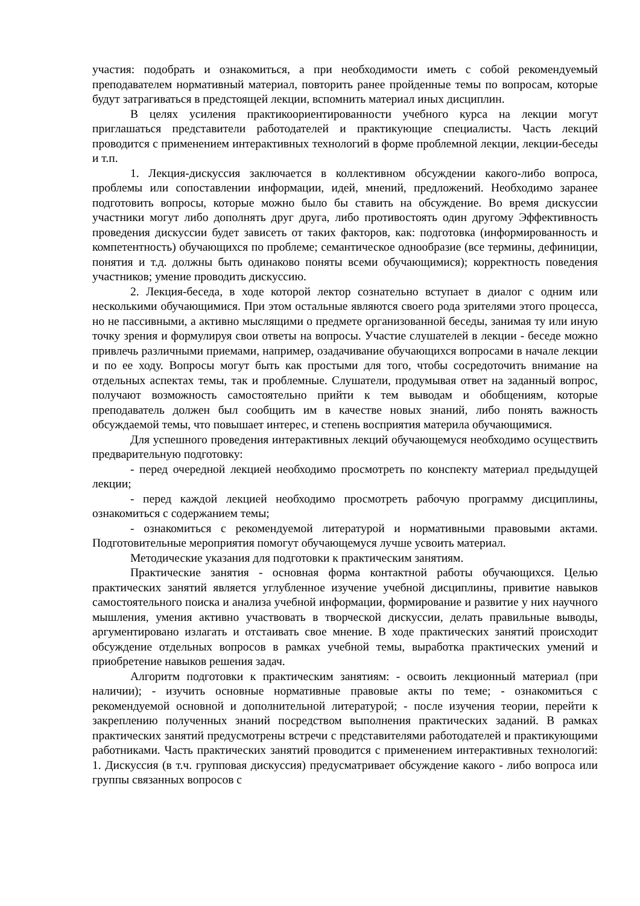участия: подобрать и ознакомиться, а при необходимости иметь с собой рекомендуемый преподавателем нормативный материал, повторить ранее пройденные темы по вопросам, которые будут затрагиваться в предстоящей лекции, вспомнить материал иных дисциплин.
В целях усиления практикоориентированности учебного курса на лекции могут приглашаться представители работодателей и практикующие специалисты. Часть лекций проводится с применением интерактивных технологий в форме проблемной лекции, лекции-беседы и т.п.
1. Лекция-дискуссия заключается в коллективном обсуждении какого-либо вопроса, проблемы или сопоставлении информации, идей, мнений, предложений. Необходимо заранее подготовить вопросы, которые можно было бы ставить на обсуждение. Во время дискуссии участники могут либо дополнять друг друга, либо противостоять один другому Эффективность проведения дискуссии будет зависеть от таких факторов, как: подготовка (информированность и компетентность) обучающихся по проблеме; семантическое однообразие (все термины, дефиниции, понятия и т.д. должны быть одинаково поняты всеми обучающимися); корректность поведения участников; умение проводить дискуссию.
2. Лекция-беседа, в ходе которой лектор сознательно вступает в диалог с одним или несколькими обучающимися. При этом остальные являются своего рода зрителями этого процесса, но не пассивными, а активно мыслящими о предмете организованной беседы, занимая ту или иную точку зрения и формулируя свои ответы на вопросы. Участие слушателей в лекции - беседе можно привлечь различными приемами, например, озадачивание обучающихся вопросами в начале лекции и по ее ходу. Вопросы могут быть как простыми для того, чтобы сосредоточить внимание на отдельных аспектах темы, так и проблемные. Слушатели, продумывая ответ на заданный вопрос, получают возможность самостоятельно прийти к тем выводам и обобщениям, которые преподаватель должен был сообщить им в качестве новых знаний, либо понять важность обсуждаемой темы, что повышает интерес, и степень восприятия материла обучающимися.
Для успешного проведения интерактивных лекций обучающемуся необходимо осуществить предварительную подготовку:
- перед очередной лекцией необходимо просмотреть по конспекту материал предыдущей лекции;
- перед каждой лекцией необходимо просмотреть рабочую программу дисциплины, ознакомиться с содержанием темы;
- ознакомиться с рекомендуемой литературой и нормативными правовыми актами. Подготовительные мероприятия помогут обучающемуся лучше усвоить материал.
Методические указания для подготовки к практическим занятиям.
Практические занятия - основная форма контактной работы обучающихся. Целью практических занятий является углубленное изучение учебной дисциплины, привитие навыков самостоятельного поиска и анализа учебной информации, формирование и развитие у них научного мышления, умения активно участвовать в творческой дискуссии, делать правильные выводы, аргументировано излагать и отстаивать свое мнение. В ходе практических занятий происходит обсуждение отдельных вопросов в рамках учебной темы, выработка практических умений и приобретение навыков решения задач.
Алгоритм подготовки к практическим занятиям: - освоить лекционный материал (при наличии); - изучить основные нормативные правовые акты по теме; - ознакомиться с рекомендуемой основной и дополнительной литературой; - после изучения теории, перейти к закреплению полученных знаний посредством выполнения практических заданий. В рамках практических занятий предусмотрены встречи с представителями работодателей и практикующими работниками. Часть практических занятий проводится с применением интерактивных технологий: 1. Дискуссия (в т.ч. групповая дискуссия) предусматривает обсуждение какого - либо вопроса или группы связанных вопросов с